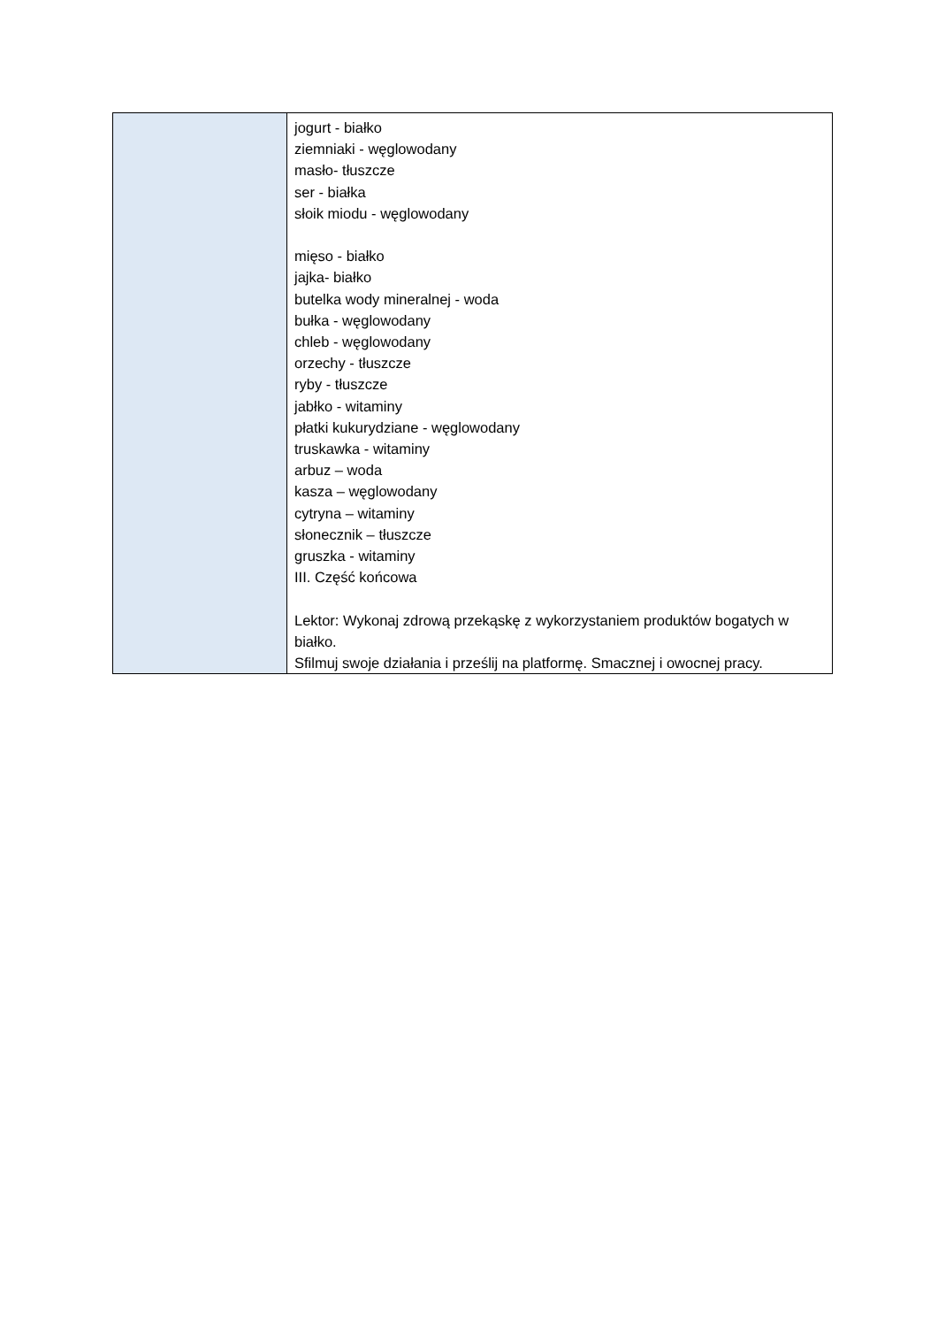| | jogurt - białko ziemniaki - węglowodany masło- tłuszcze ser - białka słoik miodu - węglowodany mięso - białko jajka- białko butelka wody mineralnej - woda bułka - węglowodany chleb - węglowodany orzechy - tłuszcze ryby - tłuszcze jabłko - witaminy płatki kukurydziane - węglowodany truskawka - witaminy arbuz – woda kasza – węglowodany cytryna – witaminy słonecznik – tłuszcze gruszka - witaminy III. Część końcowa Lektor: Wykonaj zdrową przekąskę z wykorzystaniem produktów bogatych w białko. Sfilmuj swoje działania i prześlij na platformę. Smacznej i owocnej pracy. |